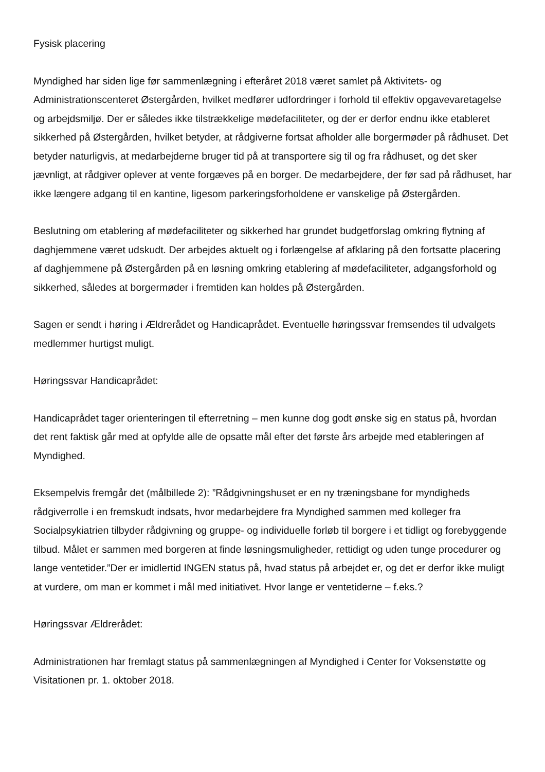Fysisk placering
Myndighed har siden lige før sammenlægning i efteråret 2018 været samlet på Aktivitets- og Administrationscenteret Østergården, hvilket medfører udfordringer i forhold til effektiv opgavevaretagelse og arbejdsmiljø. Der er således ikke tilstrækkelige mødefaciliteter, og der er derfor endnu ikke etableret sikkerhed på Østergården, hvilket betyder, at rådgiverne fortsat afholder alle borgermøder på rådhuset. Det betyder naturligvis, at medarbejderne bruger tid på at transportere sig til og fra rådhuset, og det sker jævnligt, at rådgiver oplever at vente forgæves på en borger. De medarbejdere, der før sad på rådhuset, har ikke længere adgang til en kantine, ligesom parkeringsforholdene er vanskelige på Østergården.
Beslutning om etablering af mødefaciliteter og sikkerhed har grundet budgetforslag omkring flytning af daghjemmene været udskudt. Der arbejdes aktuelt og i forlængelse af afklaring på den fortsatte placering af daghjemmene på Østergården på en løsning omkring etablering af mødefaciliteter, adgangsforhold og sikkerhed, således at borgermøder i fremtiden kan holdes på Østergården.
Sagen er sendt i høring i Ældrerådet og Handicaprådet. Eventuelle høringssvar fremsendes til udvalgets medlemmer hurtigst muligt.
Høringssvar Handicaprådet:
Handicaprådet tager orienteringen til efterretning – men kunne dog godt ønske sig en status på, hvordan det rent faktisk går med at opfylde alle de opsatte mål efter det første års arbejde med etableringen af Myndighed.
Eksempelvis fremgår det (målbillede 2): ”Rådgivningshuset er en ny træningsbane for myndigheds rådgiverrolle i en fremskudt indsats, hvor medarbejdere fra Myndighed sammen med kolleger fra Socialpsykiatrien tilbyder rådgivning og gruppe- og individuelle forløb til borgere i et tidligt og forebyggende tilbud. Målet er sammen med borgeren at finde løsningsmuligheder, rettidigt og uden tunge procedurer og lange ventetider.”Der er imidlertid INGEN status på, hvad status på arbejdet er, og det er derfor ikke muligt at vurdere, om man er kommet i mål med initiativet. Hvor lange er ventetiderne – f.eks.?
Høringssvar Ældrerådet:
Administrationen har fremlagt status på sammenlægningen af Myndighed i Center for Voksenstøtte og Visitationen pr. 1. oktober 2018.